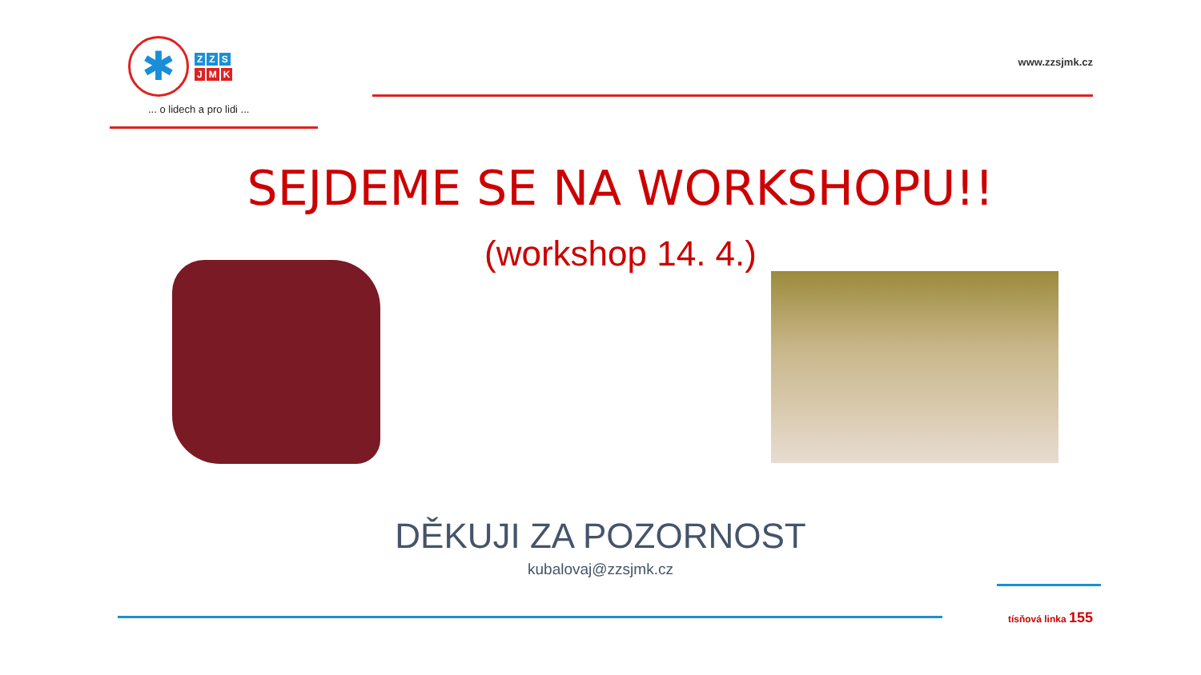✱
Z Z S
J M K
... o lidech a pro lidi ...
www.zzsjmk.cz
SEJDEME SE NA WORKSHOPU!!
(workshop 14. 4.)
DĚKUJI ZA POZORNOST
kubalovaj@zzsjmk.cz
tísňová linka 155